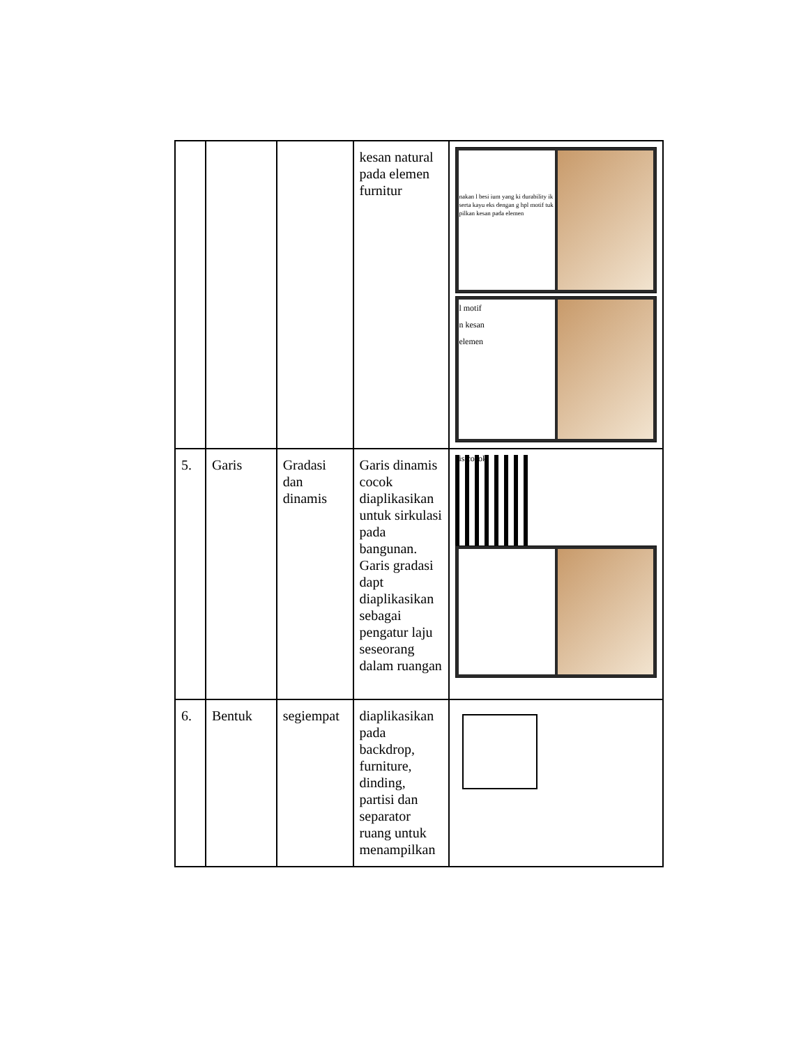| | | | kesan natural pada elemen furnitur | nakan l besi ium yang ki durability ik serta kayu eks dengan g hpl motif tuk pilkan kesan pada elemen l motif n kesan elemen is cocok |
| 5. | Garis | Gradasi dan dinamis | Garis dinamis cocok diaplikasikan untuk sirkulasi pada bangunan. Garis gradasi dapt diaplikasikan sebagai pengatur laju seseorang dalam ruangan | |
| 6. | Bentuk | segiempat | diaplikasikan pada backdrop, furniture, dinding, partisi dan separator ruang untuk menampilkan | |